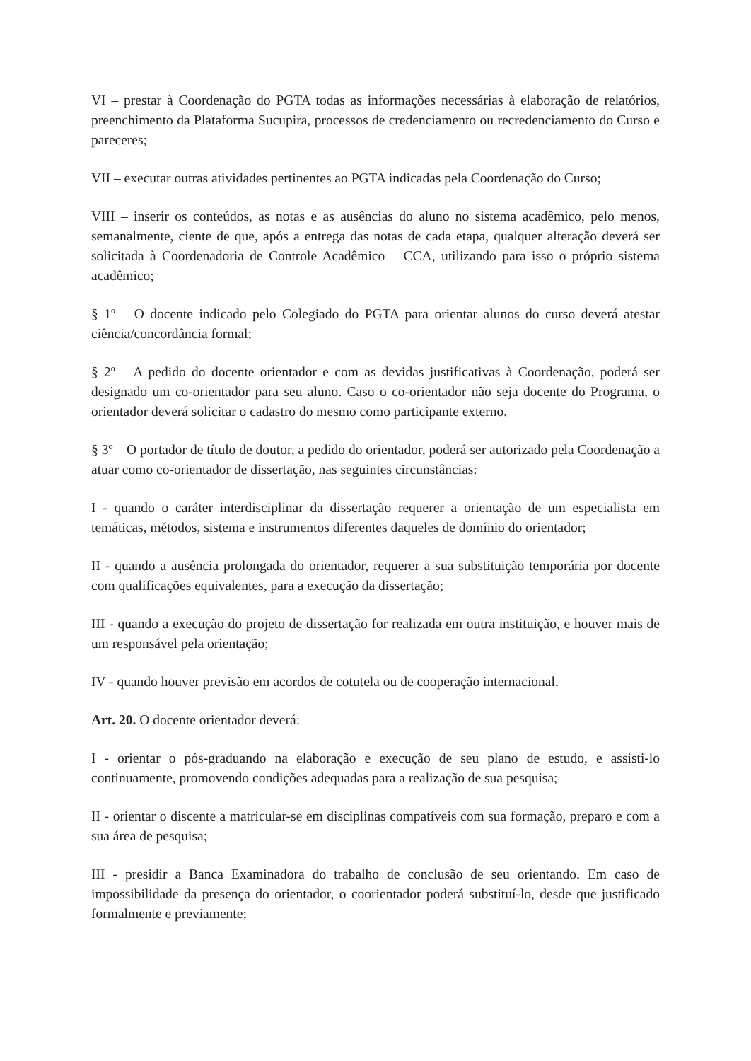VI – prestar à Coordenação do PGTA todas as informações necessárias à elaboração de relatórios, preenchimento da Plataforma Sucupira, processos de credenciamento ou recredenciamento do Curso e pareceres;
VII – executar outras atividades pertinentes ao PGTA indicadas pela Coordenação do Curso;
VIII – inserir os conteúdos, as notas e as ausências do aluno no sistema acadêmico, pelo menos, semanalmente, ciente de que, após a entrega das notas de cada etapa, qualquer alteração deverá ser solicitada à Coordenadoria de Controle Acadêmico – CCA, utilizando para isso o próprio sistema acadêmico;
§ 1º – O docente indicado pelo Colegiado do PGTA para orientar alunos do curso deverá atestar ciência/concordância formal;
§ 2º – A pedido do docente orientador e com as devidas justificativas à Coordenação, poderá ser designado um co-orientador para seu aluno. Caso o co-orientador não seja docente do Programa, o orientador deverá solicitar o cadastro do mesmo como participante externo.
§ 3º – O portador de título de doutor, a pedido do orientador, poderá ser autorizado pela Coordenação a atuar como co-orientador de dissertação, nas seguintes circunstâncias:
I - quando o caráter interdisciplinar da dissertação requerer a orientação de um especialista em temáticas, métodos, sistema e instrumentos diferentes daqueles de domínio do orientador;
II - quando a ausência prolongada do orientador, requerer a sua substituição temporária por docente com qualificações equivalentes, para a execução da dissertação;
III - quando a execução do projeto de dissertação for realizada em outra instituição, e houver mais de um responsável pela orientação;
IV - quando houver previsão em acordos de cotutela ou de cooperação internacional.
Art. 20. O docente orientador deverá:
I - orientar o pós-graduando na elaboração e execução de seu plano de estudo, e assisti-lo continuamente, promovendo condições adequadas para a realização de sua pesquisa;
II - orientar o discente a matricular-se em disciplinas compatíveis com sua formação, preparo e com a sua área de pesquisa;
III - presidir a Banca Examinadora do trabalho de conclusão de seu orientando. Em caso de impossibilidade da presença do orientador, o coorientador poderá substituí-lo, desde que justificado formalmente e previamente;